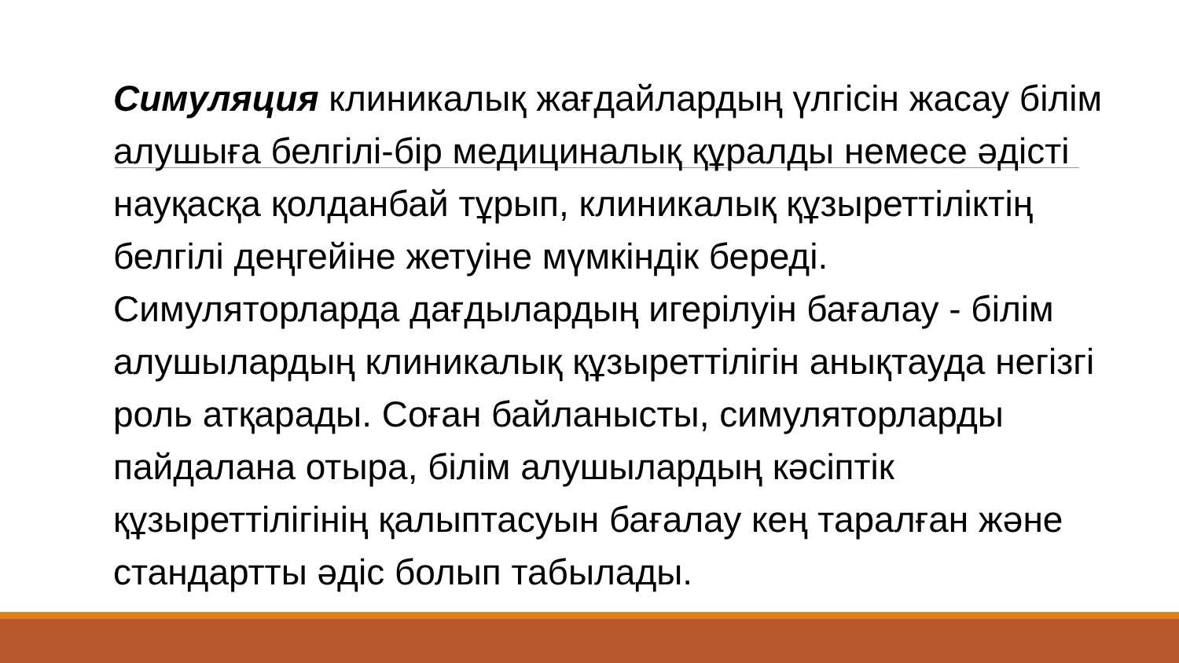Симуляция клиникалық жағдайлардың үлгісін жасау білім алушыға белгілі-бір медициналық құралды немесе әдісті науқасқа қолданбай тұрып, клиникалық құзыреттіліктің белгілі деңгейіне жетуіне мүмкіндік береді. Симуляторларда дағдылардың игерілуін бағалау - білім алушылардың клиникалық құзыреттілігін анықтауда негізгі роль атқарады. Соған байланысты, симуляторларды пайдалана отыра, білім алушылардың кәсіптік құзыреттілігінің қалыптасуын бағалау кең таралған және стандартты әдіс болып табылады.